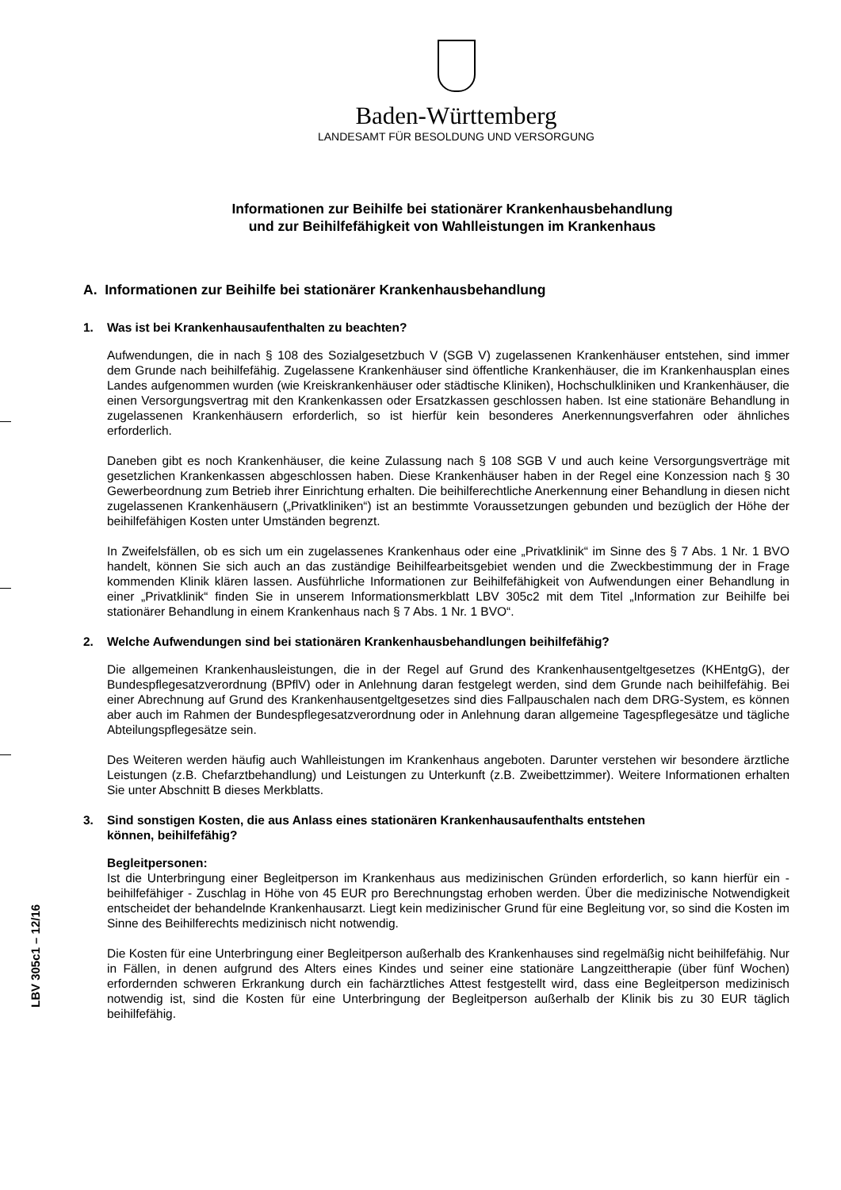Baden-Württemberg
LANDESAMT FÜR BESOLDUNG UND VERSORGUNG
Informationen zur Beihilfe bei stationärer Krankenhausbehandlung
und zur Beihilfefähigkeit von Wahlleistungen im Krankenhaus
A. Informationen zur Beihilfe bei stationärer Krankenhausbehandlung
1. Was ist bei Krankenhausaufenthalten zu beachten?
Aufwendungen, die in nach § 108 des Sozialgesetzbuch V (SGB V) zugelassenen Krankenhäuser entstehen, sind immer dem Grunde nach beihilfefähig. Zugelassene Krankenhäuser sind öffentliche Krankenhäuser, die im Krankenhausplan eines Landes aufgenommen wurden (wie Kreiskrankenhäuser oder städtische Kliniken), Hochschulkliniken und Krankenhäuser, die einen Versorgungsvertrag mit den Krankenkassen oder Ersatzkassen geschlossen haben. Ist eine stationäre Behandlung in zugelassenen Krankenhäusern erforderlich, so ist hierfür kein besonderes Anerkennungsverfahren oder ähnliches erforderlich.
Daneben gibt es noch Krankenhäuser, die keine Zulassung nach § 108 SGB V und auch keine Versorgungsverträge mit gesetzlichen Krankenkassen abgeschlossen haben. Diese Krankenhäuser haben in der Regel eine Konzession nach § 30 Gewerbeordnung zum Betrieb ihrer Einrichtung erhalten. Die beihilferechtliche Anerkennung einer Behandlung in diesen nicht zugelassenen Krankenhäusern („Privatkliniken“) ist an bestimmte Voraussetzungen gebunden und bezüglich der Höhe der beihilfefähigen Kosten unter Umständen begrenzt.
In Zweifelsfällen, ob es sich um ein zugelassenes Krankenhaus oder eine „Privatklinik“ im Sinne des § 7 Abs. 1 Nr. 1 BVO handelt, können Sie sich auch an das zuständige Beihilfearbeitsgebiet wenden und die Zweckbestimmung der in Frage kommenden Klinik klären lassen. Ausführliche Informationen zur Beihilfefähigkeit von Aufwendungen einer Behandlung in einer „Privatklinik“ finden Sie in unserem Informationsmerkblatt LBV 305c2 mit dem Titel „Information zur Beihilfe bei stationärer Behandlung in einem Krankenhaus nach § 7 Abs. 1 Nr. 1 BVO“.
2. Welche Aufwendungen sind bei stationären Krankenhausbehandlungen beihilfefähig?
Die allgemeinen Krankenhausleistungen, die in der Regel auf Grund des Krankenhausentgeltgesetzes (KHEntgG), der Bundespflegesatzverordnung (BPflV) oder in Anlehnung daran festgelegt werden, sind dem Grunde nach beihilfefähig. Bei einer Abrechnung auf Grund des Krankenhausentgeltgesetzes sind dies Fallpauschalen nach dem DRG-System, es können aber auch im Rahmen der Bundespflegesatzverordnung oder in Anlehnung daran allgemeine Tagespflegesätze und tägliche Abteilungspflegesätze sein.
Des Weiteren werden häufig auch Wahlleistungen im Krankenhaus angeboten. Darunter verstehen wir besondere ärztliche Leistungen (z.B. Chefarztbehandlung) und Leistungen zu Unterkunft (z.B. Zweibettzimmer). Weitere Informationen erhalten Sie unter Abschnitt B dieses Merkblatts.
3. Sind sonstigen Kosten, die aus Anlass eines stationären Krankenhausaufenthalts entstehen
können, beihilfefähig?
Begleitpersonen:
Ist die Unterbringung einer Begleitperson im Krankenhaus aus medizinischen Gründen erforderlich, so kann hierfür ein - beihilfefähiger - Zuschlag in Höhe von 45 EUR pro Berechnungstag erhoben werden. Über die medizinische Notwendigkeit entscheidet der behandelnde Krankenhausarzt. Liegt kein medizinischer Grund für eine Begleitung vor, so sind die Kosten im Sinne des Beihilferechts medizinisch nicht notwendig.
Die Kosten für eine Unterbringung einer Begleitperson außerhalb des Krankenhauses sind regelmäßig nicht beihilfefähig. Nur in Fällen, in denen aufgrund des Alters eines Kindes und seiner eine stationäre Langzeittherapie (über fünf Wochen) erfordernden schweren Erkrankung durch ein fachärztliches Attest festgestellt wird, dass eine Begleitperson medizinisch notwendig ist, sind die Kosten für eine Unterbringung der Begleitperson außerhalb der Klinik bis zu 30 EUR täglich beihilfefähig.
LBV 305c1 – 12/16